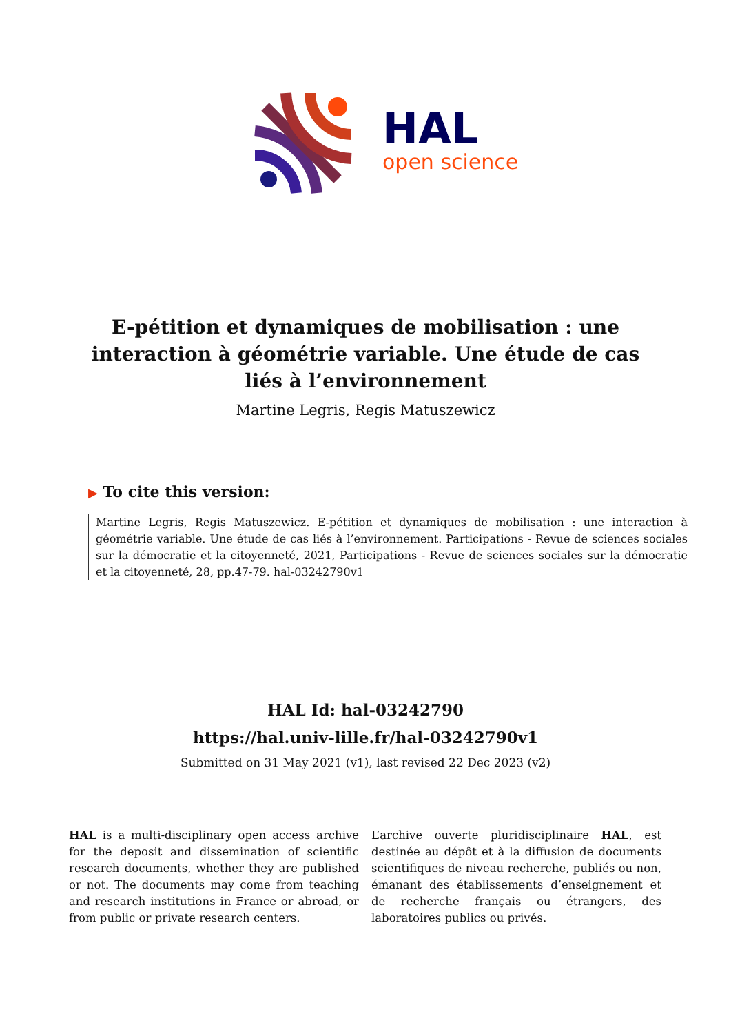HAL
open science
E-pétition et dynamiques de mobilisation : une interaction à géométrie variable. Une étude de cas liés à l’environnement
Martine Legris, Regis Matuszewicz
▶ To cite this version:
Martine Legris, Regis Matuszewicz. E-pétition et dynamiques de mobilisation : une interaction à géométrie variable. Une étude de cas liés à l’environnement. Participations - Revue de sciences sociales sur la démocratie et la citoyenneté, 2021, Participations - Revue de sciences sociales sur la démocratie et la citoyenneté, 28, pp.47-79. hal-03242790v1
HAL Id: hal-03242790
https://hal.univ-lille.fr/hal-03242790v1
Submitted on 31 May 2021 (v1), last revised 22 Dec 2023 (v2)
HAL is a multi-disciplinary open access archive for the deposit and dissemination of scientific research documents, whether they are published or not. The documents may come from teaching and research institutions in France or abroad, or from public or private research centers.
L’archive ouverte pluridisciplinaire HAL, est destinée au dépôt et à la diffusion de documents scientifiques de niveau recherche, publiés ou non, émanant des établissements d’enseignement et de recherche français ou étrangers, des laboratoires publics ou privés.